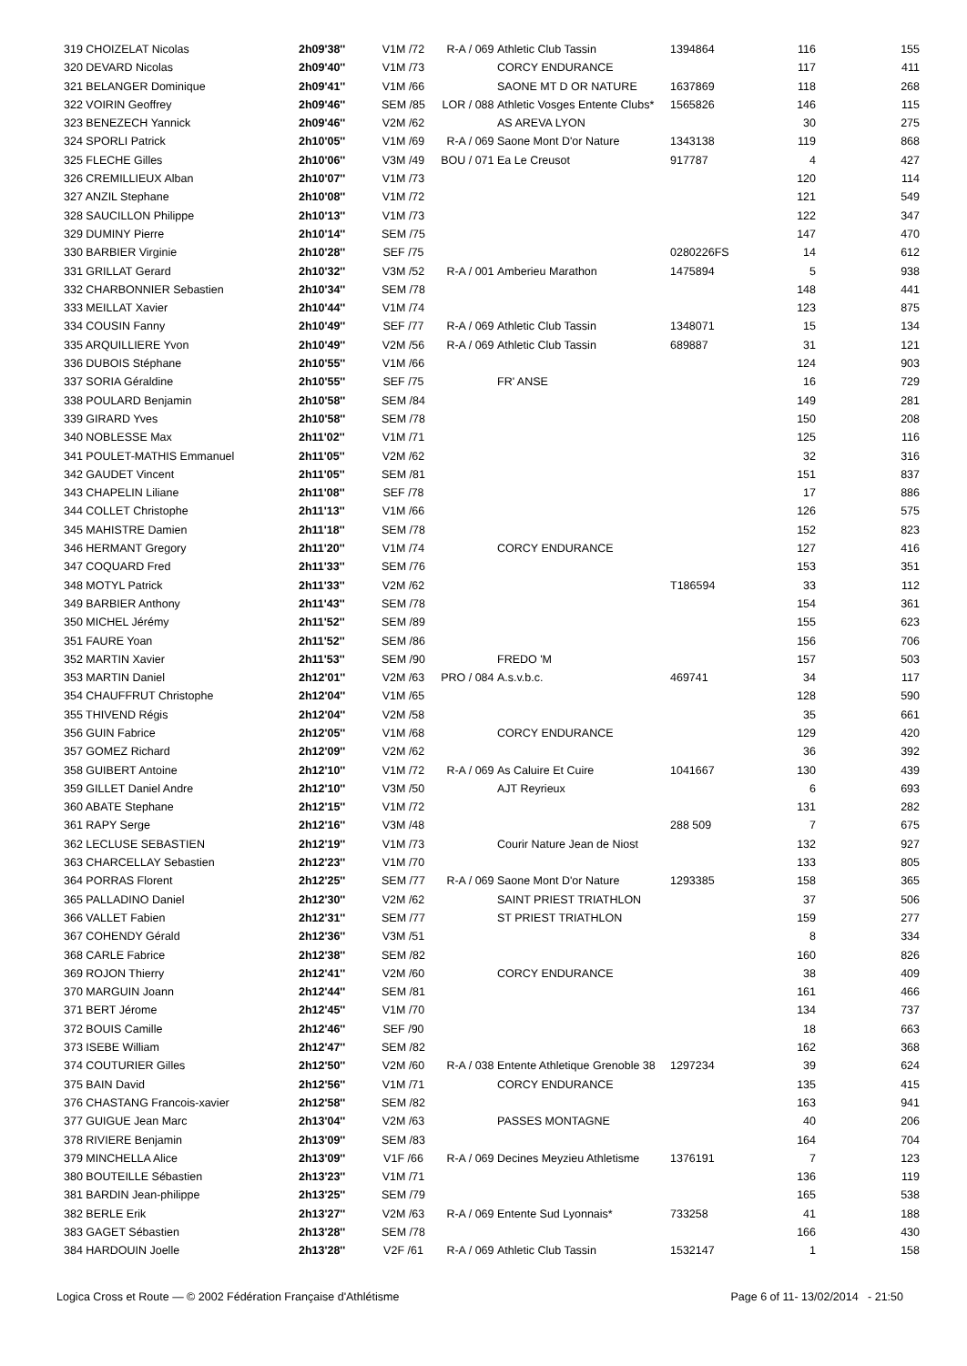| 319 CHOIZELAT Nicolas | 2h09'38'' | V1M /72 | R-A / 069 | Athletic Club Tassin | 1394864 | 116 | 155 |
| 320 DEVARD Nicolas | 2h09'40'' | V1M /73 | | CORCY ENDURANCE | | 117 | 411 |
| 321 BELANGER Dominique | 2h09'41'' | V1M /66 | | SAONE MT D OR NATURE | 1637869 | 118 | 268 |
| 322 VOIRIN Geoffrey | 2h09'46'' | SEM /85 | LOR / 088 | Athletic Vosges Entente Clubs* | 1565826 | 146 | 115 |
| 323 BENEZECH Yannick | 2h09'46'' | V2M /62 | | AS AREVA LYON | | 30 | 275 |
| 324 SPORLI Patrick | 2h10'05'' | V1M /69 | R-A / 069 | Saone Mont D'or Nature | 1343138 | 119 | 868 |
| 325 FLECHE Gilles | 2h10'06'' | V3M /49 | BOU / 071 | Ea Le Creusot | 917787 | 4 | 427 |
| 326 CREMILLIEUX Alban | 2h10'07'' | V1M /73 | | | | 120 | 114 |
| 327 ANZIL Stephane | 2h10'08'' | V1M /72 | | | | 121 | 549 |
| 328 SAUCILLON Philippe | 2h10'13'' | V1M /73 | | | | 122 | 347 |
| 329 DUMINY Pierre | 2h10'14'' | SEM /75 | | | | 147 | 470 |
| 330 BARBIER Virginie | 2h10'28'' | SEF /75 | | | 0280226FS | 14 | 612 |
| 331 GRILLAT Gerard | 2h10'32'' | V3M /52 | R-A / 001 | Amberieu Marathon | 1475894 | 5 | 938 |
| 332 CHARBONNIER Sebastien | 2h10'34'' | SEM /78 | | | | 148 | 441 |
| 333 MEILLAT Xavier | 2h10'44'' | V1M /74 | | | | 123 | 875 |
| 334 COUSIN Fanny | 2h10'49'' | SEF /77 | R-A / 069 | Athletic Club Tassin | 1348071 | 15 | 134 |
| 335 ARQUILLIERE Yvon | 2h10'49'' | V2M /56 | R-A / 069 | Athletic Club Tassin | 689887 | 31 | 121 |
| 336 DUBOIS Stéphane | 2h10'55'' | V1M /66 | | | | 124 | 903 |
| 337 SORIA Géraldine | 2h10'55'' | SEF /75 | | FR' ANSE | | 16 | 729 |
| 338 POULARD Benjamin | 2h10'58'' | SEM /84 | | | | 149 | 281 |
| 339 GIRARD Yves | 2h10'58'' | SEM /78 | | | | 150 | 208 |
| 340 NOBLESSE Max | 2h11'02'' | V1M /71 | | | | 125 | 116 |
| 341 POULET-MATHIS Emmanuel | 2h11'05'' | V2M /62 | | | | 32 | 316 |
| 342 GAUDET Vincent | 2h11'05'' | SEM /81 | | | | 151 | 837 |
| 343 CHAPELIN Liliane | 2h11'08'' | SEF /78 | | | | 17 | 886 |
| 344 COLLET Christophe | 2h11'13'' | V1M /66 | | | | 126 | 575 |
| 345 MAHISTRE Damien | 2h11'18'' | SEM /78 | | | | 152 | 823 |
| 346 HERMANT Gregory | 2h11'20'' | V1M /74 | | CORCY ENDURANCE | | 127 | 416 |
| 347 COQUARD Fred | 2h11'33'' | SEM /76 | | | | 153 | 351 |
| 348 MOTYL Patrick | 2h11'33'' | V2M /62 | | | T186594 | 33 | 112 |
| 349 BARBIER Anthony | 2h11'43'' | SEM /78 | | | | 154 | 361 |
| 350 MICHEL Jérémy | 2h11'52'' | SEM /89 | | | | 155 | 623 |
| 351 FAURE Yoan | 2h11'52'' | SEM /86 | | | | 156 | 706 |
| 352 MARTIN Xavier | 2h11'53'' | SEM /90 | | FREDO 'M | | 157 | 503 |
| 353 MARTIN Daniel | 2h12'01'' | V2M /63 | PRO / 084 | A.s.v.b.c. | 469741 | 34 | 117 |
| 354 CHAUFFRUT Christophe | 2h12'04'' | V1M /65 | | | | 128 | 590 |
| 355 THIVEND Régis | 2h12'04'' | V2M /58 | | | | 35 | 661 |
| 356 GUIN Fabrice | 2h12'05'' | V1M /68 | | CORCY ENDURANCE | | 129 | 420 |
| 357 GOMEZ Richard | 2h12'09'' | V2M /62 | | | | 36 | 392 |
| 358 GUIBERT Antoine | 2h12'10'' | V1M /72 | R-A / 069 | As Caluire Et Cuire | 1041667 | 130 | 439 |
| 359 GILLET Daniel Andre | 2h12'10'' | V3M /50 | | AJT Reyrieux | | 6 | 693 |
| 360 ABATE Stephane | 2h12'15'' | V1M /72 | | | | 131 | 282 |
| 361 RAPY Serge | 2h12'16'' | V3M /48 | | | 288 509 | 7 | 675 |
| 362 LECLUSE SEBASTIEN | 2h12'19'' | V1M /73 | | Courir Nature Jean de Niost | | 132 | 927 |
| 363 CHARCELLAY Sebastien | 2h12'23'' | V1M /70 | | | | 133 | 805 |
| 364 PORRAS Florent | 2h12'25'' | SEM /77 | R-A / 069 | Saone Mont D'or Nature | 1293385 | 158 | 365 |
| 365 PALLADINO Daniel | 2h12'30'' | V2M /62 | | SAINT PRIEST TRIATHLON | | 37 | 506 |
| 366 VALLET Fabien | 2h12'31'' | SEM /77 | | ST PRIEST TRIATHLON | | 159 | 277 |
| 367 COHENDY Gérald | 2h12'36'' | V3M /51 | | | | 8 | 334 |
| 368 CARLE Fabrice | 2h12'38'' | SEM /82 | | | | 160 | 826 |
| 369 ROJON Thierry | 2h12'41'' | V2M /60 | | CORCY ENDURANCE | | 38 | 409 |
| 370 MARGUIN Joann | 2h12'44'' | SEM /81 | | | | 161 | 466 |
| 371 BERT Jérome | 2h12'45'' | V1M /70 | | | | 134 | 737 |
| 372 BOUIS Camille | 2h12'46'' | SEF /90 | | | | 18 | 663 |
| 373 ISEBE William | 2h12'47'' | SEM /82 | | | | 162 | 368 |
| 374 COUTURIER Gilles | 2h12'50'' | V2M /60 | R-A / 038 | Entente Athletique Grenoble 38 | 1297234 | 39 | 624 |
| 375 BAIN David | 2h12'56'' | V1M /71 | | CORCY ENDURANCE | | 135 | 415 |
| 376 CHASTANG Francois-xavier | 2h12'58'' | SEM /82 | | | | 163 | 941 |
| 377 GUIGUE Jean Marc | 2h13'04'' | V2M /63 | | PASSES MONTAGNE | | 40 | 206 |
| 378 RIVIERE Benjamin | 2h13'09'' | SEM /83 | | | | 164 | 704 |
| 379 MINCHELLA Alice | 2h13'09'' | V1F /66 | R-A / 069 | Decines Meyzieu Athletisme | 1376191 | 7 | 123 |
| 380 BOUTEILLE Sébastien | 2h13'23'' | V1M /71 | | | | 136 | 119 |
| 381 BARDIN Jean-philippe | 2h13'25'' | SEM /79 | | | | 165 | 538 |
| 382 BERLE Erik | 2h13'27'' | V2M /63 | R-A / 069 | Entente Sud Lyonnais* | 733258 | 41 | 188 |
| 383 GAGET Sébastien | 2h13'28'' | SEM /78 | | | | 166 | 430 |
| 384 HARDOUIN Joelle | 2h13'28'' | V2F /61 | R-A / 069 | Athletic Club Tassin | 1532147 | 1 | 158 |
Page 6 of 11- 13/02/2014 - 21:50 Logica Cross et Route — © 2002 Fédération Française d'Athlétisme